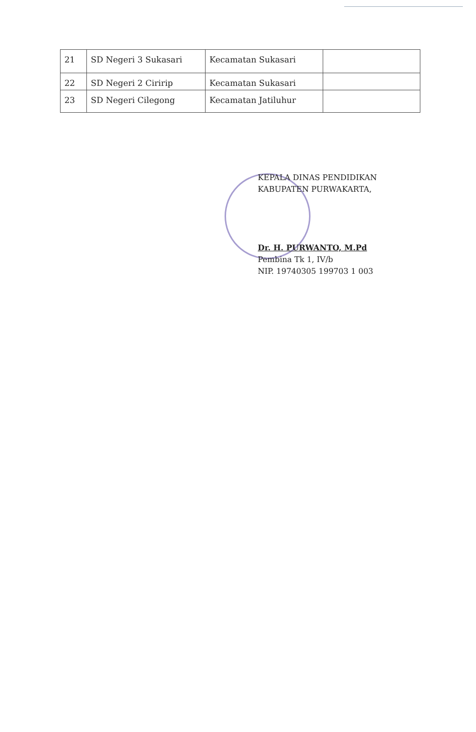| 21 | SD Negeri 3 Sukasari | Kecamatan Sukasari | |
| 22 | SD Negeri 2 Ciririp | Kecamatan Sukasari | |
| 23 | SD Negeri Cilegong | Kecamatan Jatiluhur | |
KEPALA DINAS PENDIDIKAN
KABUPATEN PURWAKARTA,
Dr. H. PURWANTO, M.Pd
Pembina Tk 1, IV/b
NIP. 19740305 199703 1 003